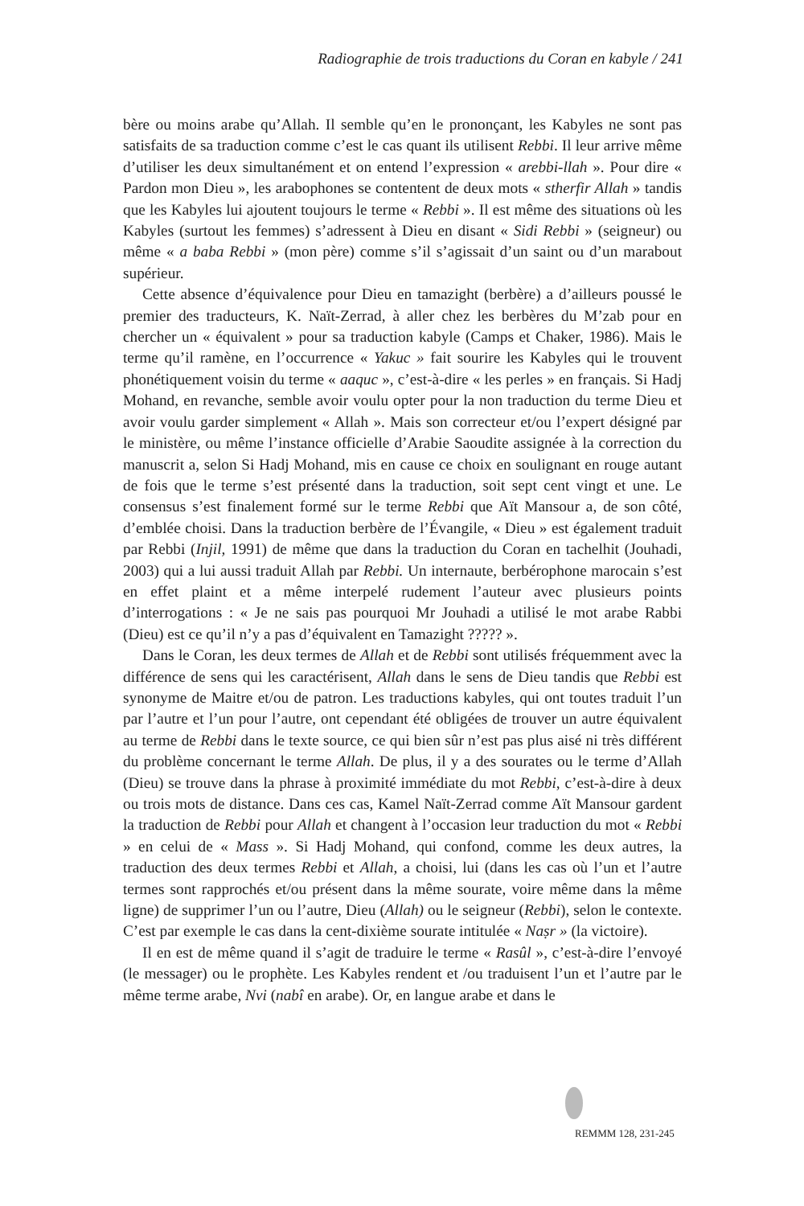Radiographie de trois traductions du Coran en kabyle / 241
bère ou moins arabe qu’Allah. Il semble qu’en le prononçant, les Kabyles ne sont pas satisfaits de sa traduction comme c’est le cas quant ils utilisent Rebbi. Il leur arrive même d’utiliser les deux simultanément et on entend l’expression « arebbi-llah ». Pour dire « Pardon mon Dieu », les arabophones se contentent de deux mots « stherfir Allah » tandis que les Kabyles lui ajoutent toujours le terme « Rebbi ». Il est même des situations où les Kabyles (surtout les femmes) s’adressent à Dieu en disant « Sidi Rebbi » (seigneur) ou même « a baba Rebbi » (mon père) comme s’il s’agissait d’un saint ou d’un marabout supérieur.
Cette absence d’équivalence pour Dieu en tamazight (berbère) a d’ailleurs poussé le premier des traducteurs, K. Naït-Zerrad, à aller chez les berbères du M’zab pour en chercher un « équivalent » pour sa traduction kabyle (Camps et Chaker, 1986). Mais le terme qu’il ramène, en l’occurrence « Yakuc » fait sourire les Kabyles qui le trouvent phonétiquement voisin du terme « aaquc », c’est-à-dire « les perles » en français. Si Hadj Mohand, en revanche, semble avoir voulu opter pour la non traduction du terme Dieu et avoir voulu garder simplement « Allah ». Mais son correcteur et/ou l’expert désigné par le ministère, ou même l’instance officielle d’Arabie Saoudite assignée à la correction du manuscrit a, selon Si Hadj Mohand, mis en cause ce choix en soulignant en rouge autant de fois que le terme s’est présenté dans la traduction, soit sept cent vingt et une. Le consensus s’est finalement formé sur le terme Rebbi que Aït Mansour a, de son côté, d’emblée choisi. Dans la traduction berbère de l’Évangile, « Dieu » est également traduit par Rebbi (Injil, 1991) de même que dans la traduction du Coran en tachelhit (Jouhadi, 2003) qui a lui aussi traduit Allah par Rebbi. Un internaute, berbérophone marocain s’est en effet plaint et a même interpelé rudement l’auteur avec plusieurs points d’interrogations : « Je ne sais pas pourquoi Mr Jouhadi a utilisé le mot arabe Rabbi (Dieu) est ce qu’il n’y a pas d’équivalent en Tamazight ????? ».
Dans le Coran, les deux termes de Allah et de Rebbi sont utilisés fréquemment avec la différence de sens qui les caractérisent, Allah dans le sens de Dieu tandis que Rebbi est synonyme de Maitre et/ou de patron. Les traductions kabyles, qui ont toutes traduit l’un par l’autre et l’un pour l’autre, ont cependant été obligées de trouver un autre équivalent au terme de Rebbi dans le texte source, ce qui bien sûr n’est pas plus aisé ni très différent du problème concernant le terme Allah. De plus, il y a des sourates ou le terme d’Allah (Dieu) se trouve dans la phrase à proximité immédiate du mot Rebbi, c’est-à-dire à deux ou trois mots de distance. Dans ces cas, Kamel Naït-Zerrad comme Aït Mansour gardent la traduction de Rebbi pour Allah et changent à l’occasion leur traduction du mot « Rebbi » en celui de « Mass ». Si Hadj Mohand, qui confond, comme les deux autres, la traduction des deux termes Rebbi et Allah, a choisi, lui (dans les cas où l’un et l’autre termes sont rapprochés et/ou présent dans la même sourate, voire même dans la même ligne) de supprimer l’un ou l’autre, Dieu (Allah) ou le seigneur (Rebbi), selon le contexte. C’est par exemple le cas dans la cent-dixième sourate intitulée « Naṣr » (la victoire).
Il en est de même quand il s’agit de traduire le terme « Rasûl », c’est-à-dire l’envoyé (le messager) ou le prophète. Les Kabyles rendent et /ou traduisent l’un et l’autre par le même terme arabe, Nvi (nabî en arabe). Or, en langue arabe et dans le
REMMM 128, 231-245